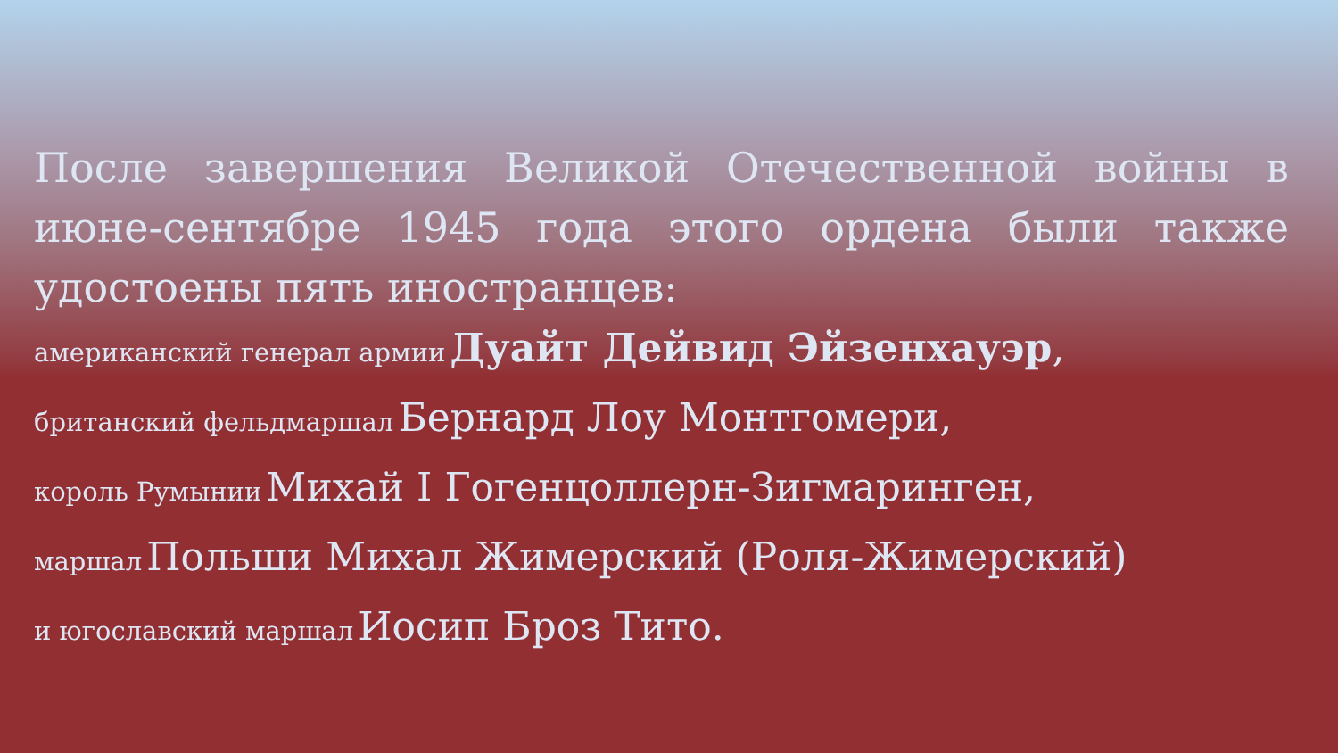После завершения Великой Отечественной войны в июне-сентябре 1945 года этого ордена были также
удостоены пять иностранцев:
американский генерал армии Дуайт Дейвид Эйзенхауэр,
британский фельдмаршал Бернард Лоу Монтгомери,
король Румынии Михай I Гогенцоллерн-Зигмаринген,
маршал Польши Михал Жимерский (Роля-Жимерский)
и югославский маршал Иосип Броз Тито.